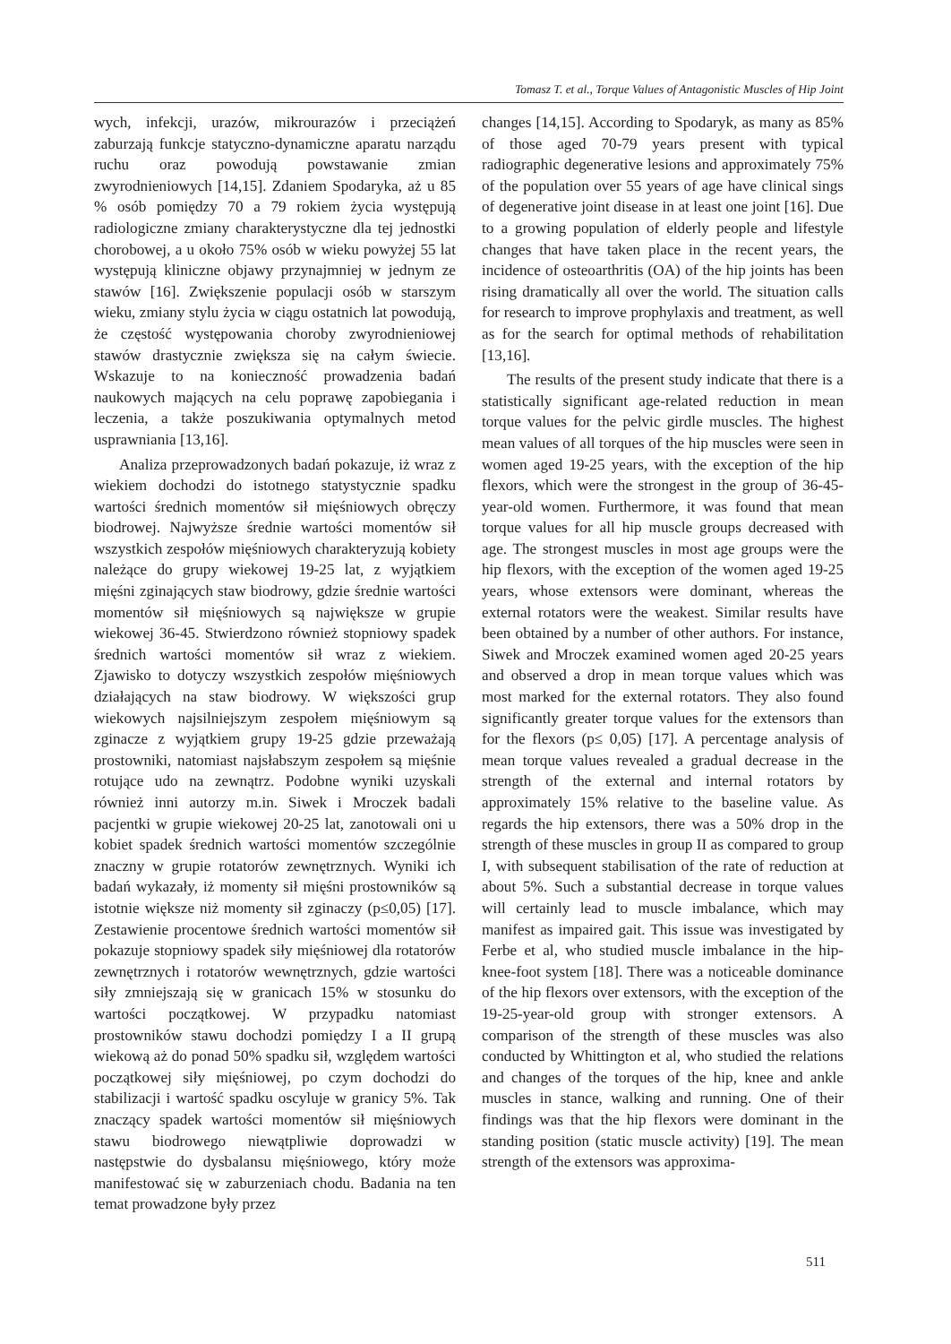Tomasz T. et al., Torque Values of Antagonistic Muscles of Hip Joint
wych, infekcji, urazów, mikrourazów i przeciążeń zaburzają funkcje statyczno-dynamiczne aparatu narządu ruchu oraz powodują powstawanie zmian zwyrodnieniowych [14,15]. Zdaniem Spodaryka, aż u 85 % osób pomiędzy 70 a 79 rokiem życia występują radiologiczne zmiany charakterystyczne dla tej jednostki chorobowej, a u około 75% osób w wieku powyżej 55 lat występują kliniczne objawy przynajmniej w jednym ze stawów [16]. Zwiększenie populacji osób w starszym wieku, zmiany stylu życia w ciągu ostatnich lat powodują, że częstość występowania choroby zwyrodnieniowej stawów drastycznie zwiększa się na całym świecie. Wskazuje to na konieczność prowadzenia badań naukowych mających na celu poprawę zapobiegania i leczenia, a także poszukiwania optymalnych metod usprawniania [13,16].
Analiza przeprowadzonych badań pokazuje, iż wraz z wiekiem dochodzi do istotnego statystycznie spadku wartości średnich momentów sił mięśniowych obręczy biodrowej. Najwyższe średnie wartości momentów sił wszystkich zespołów mięśniowych charakteryzują kobiety należące do grupy wiekowej 19-25 lat, z wyjątkiem mięśni zginających staw biodrowy, gdzie średnie wartości momentów sił mięśniowych są największe w grupie wiekowej 36-45. Stwierdzono również stopniowy spadek średnich wartości momentów sił wraz z wiekiem. Zjawisko to dotyczy wszystkich zespołów mięśniowych działających na staw biodrowy. W większości grup wiekowych najsilniejszym zespołem mięśniowym są zginacze z wyjątkiem grupy 19-25 gdzie przeważają prostowniki, natomiast najsłabszym zespołem są mięśnie rotujące udo na zewnątrz. Podobne wyniki uzyskali również inni autorzy m.in. Siwek i Mroczek badali pacjentki w grupie wiekowej 20-25 lat, zanotowali oni u kobiet spadek średnich wartości momentów szczególnie znaczny w grupie rotatorów zewnętrznych. Wyniki ich badań wykazały, iż momenty sił mięśni prostowników są istotnie większe niż momenty sił zginaczy (p≤0,05) [17]. Zestawienie procentowe średnich wartości momentów sił pokazuje stopniowy spadek siły mięśniowej dla rotatorów zewnętrznych i rotatorów wewnętrznych, gdzie wartości siły zmniejszają się w granicach 15% w stosunku do wartości początkowej. W przypadku natomiast prostowników stawu dochodzi pomiędzy I a II grupą wiekową aż do ponad 50% spadku sił, względem wartości początkowej siły mięśniowej, po czym dochodzi do stabilizacji i wartość spadku oscyluje w granicy 5%. Tak znaczący spadek wartości momentów sił mięśniowych stawu biodrowego niewątpliwie doprowadzi w następstwie do dysbalansu mięśniowego, który może manifestować się w zaburzeniach chodu. Badania na ten temat prowadzone były przez
changes [14,15]. According to Spodaryk, as many as 85% of those aged 70-79 years present with typical radiographic degenerative lesions and approximately 75% of the population over 55 years of age have clinical sings of degenerative joint disease in at least one joint [16]. Due to a growing population of elderly people and lifestyle changes that have taken place in the recent years, the incidence of osteoarthritis (OA) of the hip joints has been rising dramatically all over the world. The situation calls for research to improve prophylaxis and treatment, as well as for the search for optimal methods of rehabilitation [13,16].
The results of the present study indicate that there is a statistically significant age-related reduction in mean torque values for the pelvic girdle muscles. The highest mean values of all torques of the hip muscles were seen in women aged 19-25 years, with the exception of the hip flexors, which were the strongest in the group of 36-45-year-old women. Furthermore, it was found that mean torque values for all hip muscle groups decreased with age. The strongest muscles in most age groups were the hip flexors, with the exception of the women aged 19-25 years, whose extensors were dominant, whereas the external rotators were the weakest. Similar results have been obtained by a number of other authors. For instance, Siwek and Mroczek examined women aged 20-25 years and observed a drop in mean torque values which was most marked for the external rotators. They also found significantly greater torque values for the extensors than for the flexors (p≤ 0,05) [17]. A percentage analysis of mean torque values revealed a gradual decrease in the strength of the external and internal rotators by approximately 15% relative to the baseline value. As regards the hip extensors, there was a 50% drop in the strength of these muscles in group II as compared to group I, with subsequent stabilisation of the rate of reduction at about 5%. Such a substantial decrease in torque values will certainly lead to muscle imbalance, which may manifest as impaired gait. This issue was investigated by Ferbe et al, who studied muscle imbalance in the hip-knee-foot system [18]. There was a noticeable dominance of the hip flexors over extensors, with the exception of the 19-25-year-old group with stronger extensors. A comparison of the strength of these muscles was also conducted by Whittington et al, who studied the relations and changes of the torques of the hip, knee and ankle muscles in stance, walking and running. One of their findings was that the hip flexors were dominant in the standing position (static muscle activity) [19]. The mean strength of the extensors was approxima-
511